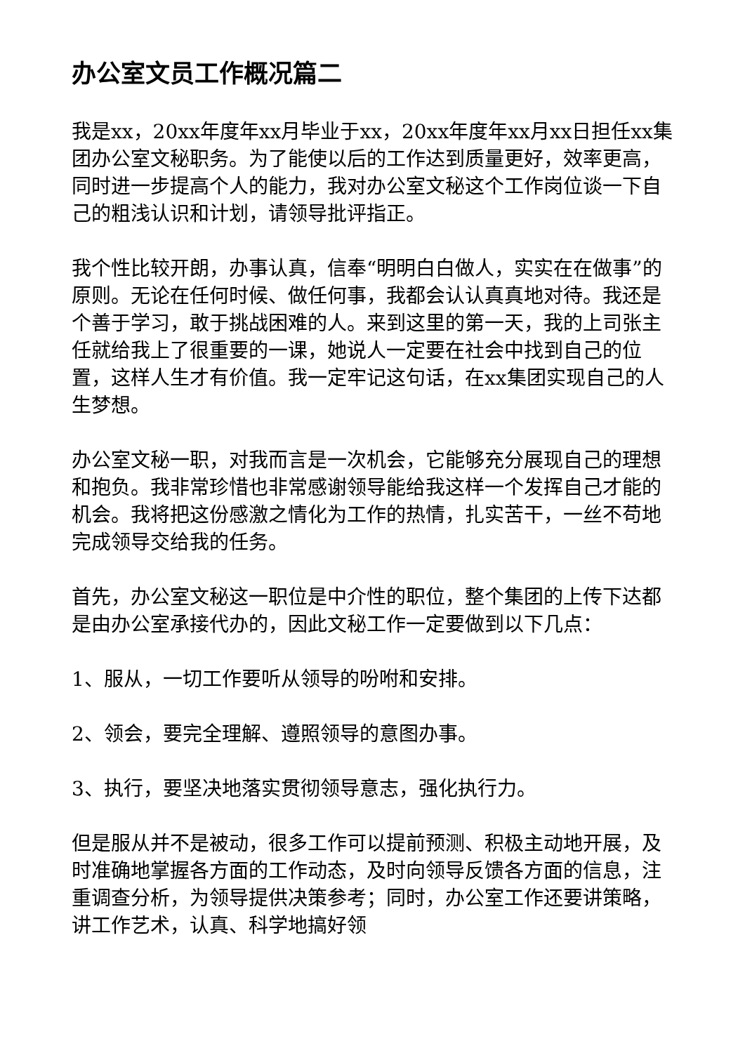办公室文员工作概况篇二
我是xx，20xx年度年xx月毕业于xx，20xx年度年xx月xx日担任xx集团办公室文秘职务。为了能使以后的工作达到质量更好，效率更高，同时进一步提高个人的能力，我对办公室文秘这个工作岗位谈一下自己的粗浅认识和计划，请领导批评指正。
我个性比较开朗，办事认真，信奉“明明白白做人，实实在在做事”的原则。无论在任何时候、做任何事，我都会认认真真地对待。我还是个善于学习，敢于挑战困难的人。来到这里的第一天，我的上司张主任就给我上了很重要的一课，她说人一定要在社会中找到自己的位置，这样人生才有价值。我一定牢记这句话，在xx集团实现自己的人生梦想。
办公室文秘一职，对我而言是一次机会，它能够充分展现自己的理想和抱负。我非常珍惜也非常感谢领导能给我这样一个发挥自己才能的机会。我将把这份感激之情化为工作的热情，扎实苦干，一丝不苟地完成领导交给我的任务。
首先，办公室文秘这一职位是中介性的职位，整个集团的上传下达都是由办公室承接代办的，因此文秘工作一定要做到以下几点：
1、服从，一切工作要听从领导的吩咐和安排。
2、领会，要完全理解、遵照领导的意图办事。
3、执行，要坚决地落实贯彻领导意志，强化执行力。
但是服从并不是被动，很多工作可以提前预测、积极主动地开展，及时准确地掌握各方面的工作动态，及时向领导反馈各方面的信息，注重调查分析，为领导提供决策参考；同时，办公室工作还要讲策略，讲工作艺术，认真、科学地搞好领